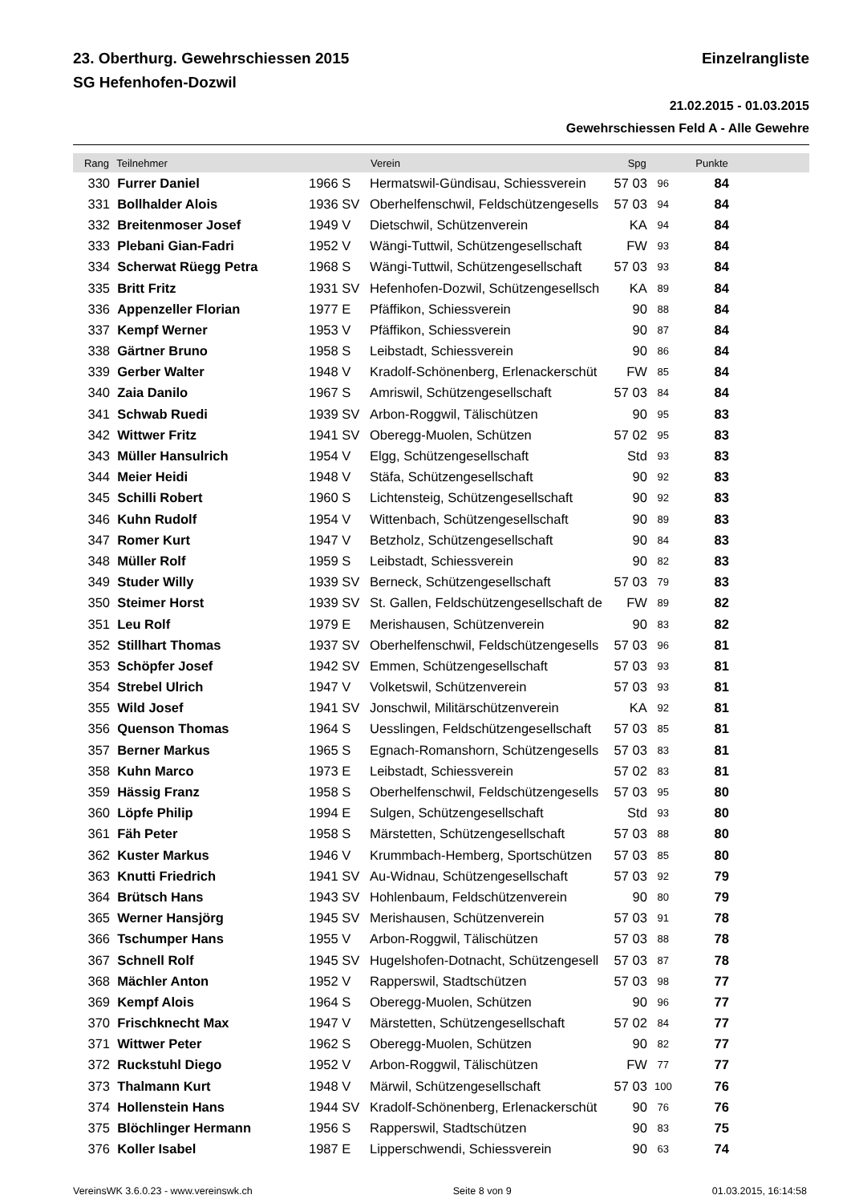23. Oberthurg. Gewehrschiessen 2015
SG Hefenhofen-Dozwil
Einzelrangliste
21.02.2015 - 01.03.2015
Gewehrschiessen Feld A - Alle Gewehre
| Rang | Teilnehmer | | Verein | Spg | | Punkte | |
| --- | --- | --- | --- | --- | --- | --- | --- |
| 330 | Furrer Daniel | 1966 S | Hermatswil-Gündisau, Schiessverein | 57 03 | 96 | 84 | |
| 331 | Bollhalder Alois | 1936 SV | Oberhelfenschwil, Feldschützengesells | 57 03 | 94 | 84 | |
| 332 | Breitenmoser Josef | 1949 V | Dietschwil, Schützenverein | KA | 94 | 84 | |
| 333 | Plebani Gian-Fadri | 1952 V | Wängi-Tuttwil, Schützengesellschaft | FW | 93 | 84 | |
| 334 | Scherwat Rüegg Petra | 1968 S | Wängi-Tuttwil, Schützengesellschaft | 57 03 | 93 | 84 | |
| 335 | Britt Fritz | 1931 SV | Hefenhofen-Dozwil, Schützengesellsch | KA | 89 | 84 | |
| 336 | Appenzeller Florian | 1977 E | Pfäffikon, Schiessverein | 90 | 88 | 84 | |
| 337 | Kempf Werner | 1953 V | Pfäffikon, Schiessverein | 90 | 87 | 84 | |
| 338 | Gärtner Bruno | 1958 S | Leibstadt, Schiessverein | 90 | 86 | 84 | |
| 339 | Gerber Walter | 1948 V | Kradolf-Schönenberg, Erlenackerschüt | FW | 85 | 84 | |
| 340 | Zaia Danilo | 1967 S | Amriswil, Schützengesellschaft | 57 03 | 84 | 84 | |
| 341 | Schwab Ruedi | 1939 SV | Arbon-Roggwil, Tälischützen | 90 | 95 | 83 | |
| 342 | Wittwer Fritz | 1941 SV | Oberegg-Muolen, Schützen | 57 02 | 95 | 83 | |
| 343 | Müller Hansulrich | 1954 V | Elgg, Schützengesellschaft | Std | 93 | 83 | |
| 344 | Meier Heidi | 1948 V | Stäfa, Schützengesellschaft | 90 | 92 | 83 | |
| 345 | Schilli Robert | 1960 S | Lichtensteig, Schützengesellschaft | 90 | 92 | 83 | |
| 346 | Kuhn Rudolf | 1954 V | Wittenbach, Schützengesellschaft | 90 | 89 | 83 | |
| 347 | Romer Kurt | 1947 V | Betzholz, Schützengesellschaft | 90 | 84 | 83 | |
| 348 | Müller Rolf | 1959 S | Leibstadt, Schiessverein | 90 | 82 | 83 | |
| 349 | Studer Willy | 1939 SV | Berneck, Schützengesellschaft | 57 03 | 79 | 83 | |
| 350 | Steimer Horst | 1939 SV | St. Gallen, Feldschützengesellschaft de | FW | 89 | 82 | |
| 351 | Leu Rolf | 1979 E | Merishausen, Schützenverein | 90 | 83 | 82 | |
| 352 | Stillhart Thomas | 1937 SV | Oberhelfenschwil, Feldschützengesells | 57 03 | 96 | 81 | |
| 353 | Schöpfer Josef | 1942 SV | Emmen, Schützengesellschaft | 57 03 | 93 | 81 | |
| 354 | Strebel Ulrich | 1947 V | Volketswil, Schützenverein | 57 03 | 93 | 81 | |
| 355 | Wild Josef | 1941 SV | Jonschwil, Militärschützenverein | KA | 92 | 81 | |
| 356 | Quenson Thomas | 1964 S | Uesslingen, Feldschützengesellschaft | 57 03 | 85 | 81 | |
| 357 | Berner Markus | 1965 S | Egnach-Romanshorn, Schützengesells | 57 03 | 83 | 81 | |
| 358 | Kuhn Marco | 1973 E | Leibstadt, Schiessverein | 57 02 | 83 | 81 | |
| 359 | Hässig Franz | 1958 S | Oberhelfenschwil, Feldschützengesells | 57 03 | 95 | 80 | |
| 360 | Löpfe Philip | 1994 E | Sulgen, Schützengesellschaft | Std | 93 | 80 | |
| 361 | Fäh Peter | 1958 S | Märstetten, Schützengesellschaft | 57 03 | 88 | 80 | |
| 362 | Kuster Markus | 1946 V | Krummbach-Hemberg, Sportschützen | 57 03 | 85 | 80 | |
| 363 | Knutti Friedrich | 1941 SV | Au-Widnau, Schützengesellschaft | 57 03 | 92 | 79 | |
| 364 | Brütsch Hans | 1943 SV | Hohlenbaum, Feldschützenverein | 90 | 80 | 79 | |
| 365 | Werner Hansjörg | 1945 SV | Merishausen, Schützenverein | 57 03 | 91 | 78 | |
| 366 | Tschumper Hans | 1955 V | Arbon-Roggwil, Tälischützen | 57 03 | 88 | 78 | |
| 367 | Schnell Rolf | 1945 SV | Hugelshofen-Dotnacht, Schützengesell | 57 03 | 87 | 78 | |
| 368 | Mächler Anton | 1952 V | Rapperswil, Stadtschützen | 57 03 | 98 | 77 | |
| 369 | Kempf Alois | 1964 S | Oberegg-Muolen, Schützen | 90 | 96 | 77 | |
| 370 | Frischknecht Max | 1947 V | Märstetten, Schützengesellschaft | 57 02 | 84 | 77 | |
| 371 | Wittwer Peter | 1962 S | Oberegg-Muolen, Schützen | 90 | 82 | 77 | |
| 372 | Ruckstuhl Diego | 1952 V | Arbon-Roggwil, Tälischützen | FW | 77 | 77 | |
| 373 | Thalmann Kurt | 1948 V | Märwil, Schützengesellschaft | 57 03 | 100 | 76 | |
| 374 | Hollenstein Hans | 1944 SV | Kradolf-Schönenberg, Erlenackerschüt | 90 | 76 | 76 | |
| 375 | Blöchlinger Hermann | 1956 S | Rapperswil, Stadtschützen | 90 | 83 | 75 | |
| 376 | Koller Isabel | 1987 E | Lipperschwendi, Schiessverein | 90 | 63 | 74 | |
VereinsWK 3.6.0.23 - www.vereinswk.ch Seite 8 von 9 01.03.2015, 16:14:58